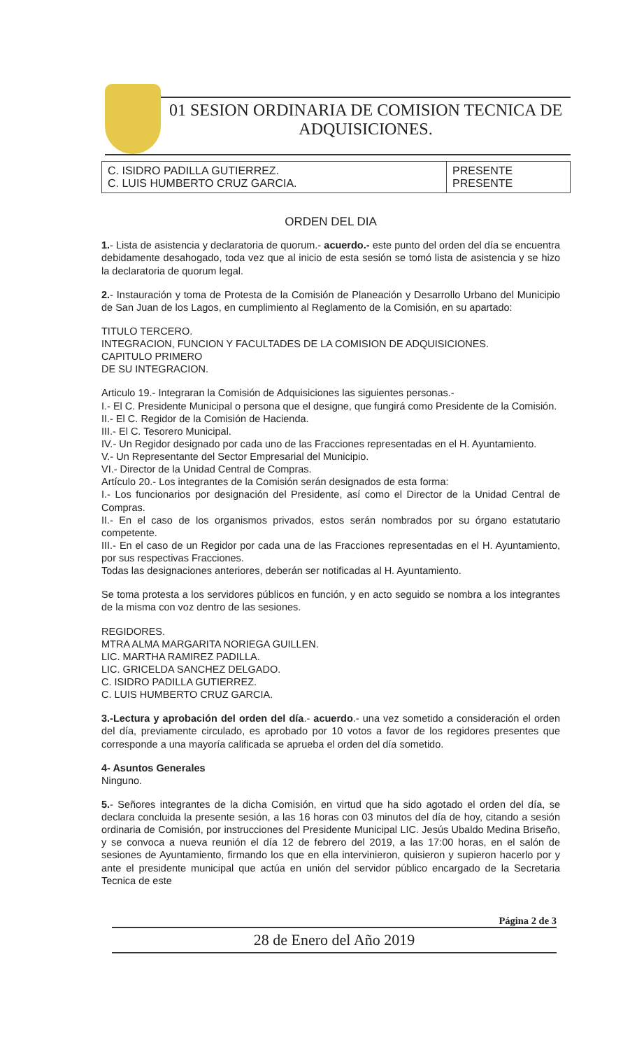01 SESION ORDINARIA DE COMISION TECNICA DE ADQUISICIONES.
| C. ISIDRO PADILLA GUTIERREZ. C. LUIS HUMBERTO CRUZ GARCIA. | PRESENTE PRESENTE |
ORDEN DEL DIA
1.- Lista de asistencia y declaratoria de quorum.- acuerdo.- este punto del orden del día se encuentra debidamente desahogado, toda vez que al inicio de esta sesión se tomó lista de asistencia y se hizo la declaratoria de quorum legal.
2.- Instauración y toma de Protesta de la Comisión de Planeación y Desarrollo Urbano del Municipio de San Juan de los Lagos, en cumplimiento al Reglamento de la Comisión, en su apartado:
TITULO TERCERO.
INTEGRACION, FUNCION Y FACULTADES DE LA COMISION DE ADQUISICIONES.
CAPITULO PRIMERO
DE SU INTEGRACION.
Articulo 19.- Integraran la Comisión de Adquisiciones las siguientes personas.-
I.- El C. Presidente Municipal o persona que el designe, que fungirá como Presidente de la Comisión.
II.- El C. Regidor de la Comisión de Hacienda.
III.- El C. Tesorero Municipal.
IV.- Un Regidor designado por cada uno de las Fracciones representadas en el H. Ayuntamiento.
V.- Un Representante del Sector Empresarial del Municipio.
VI.- Director de la Unidad Central de Compras.
Artículo 20.- Los integrantes de la Comisión serán designados de esta forma:
I.- Los funcionarios por designación del Presidente, así como el Director de la Unidad Central de Compras.
II.- En el caso de los organismos privados, estos serán nombrados por su órgano estatutario competente.
III.- En el caso de un Regidor por cada una de las Fracciones representadas en el H. Ayuntamiento, por sus respectivas Fracciones.
Todas las designaciones anteriores, deberán ser notificadas al H. Ayuntamiento.
Se toma protesta a los servidores públicos en función, y en acto seguido se nombra a los integrantes de la misma con voz dentro de las sesiones.
REGIDORES.
MTRA ALMA MARGARITA NORIEGA GUILLEN.
LIC. MARTHA RAMIREZ PADILLA.
LIC. GRICELDA SANCHEZ DELGADO.
C. ISIDRO PADILLA GUTIERREZ.
C. LUIS HUMBERTO CRUZ GARCIA.
3.-Lectura y aprobación del orden del día.- acuerdo.- una vez sometido a consideración el orden del día, previamente circulado, es aprobado por 10 votos a favor de los regidores presentes que corresponde a una mayoría calificada se aprueba el orden del día sometido.
4- Asuntos Generales
Ninguno.
5.- Señores integrantes de la dicha Comisión, en virtud que ha sido agotado el orden del día, se declara concluida la presente sesión, a las 16 horas con 03 minutos del día de hoy, citando a sesión ordinaria de Comisión, por instrucciones del Presidente Municipal LIC. Jesús Ubaldo Medina Briseño, y se convoca a nueva reunión el día 12 de febrero del 2019, a las 17:00 horas, en el salón de sesiones de Ayuntamiento, firmando los que en ella intervinieron, quisieron y supieron hacerlo por y ante el presidente municipal que actúa en unión del servidor público encargado de la Secretaria Tecnica de este
Página 2 de 3
28 de Enero del Año 2019